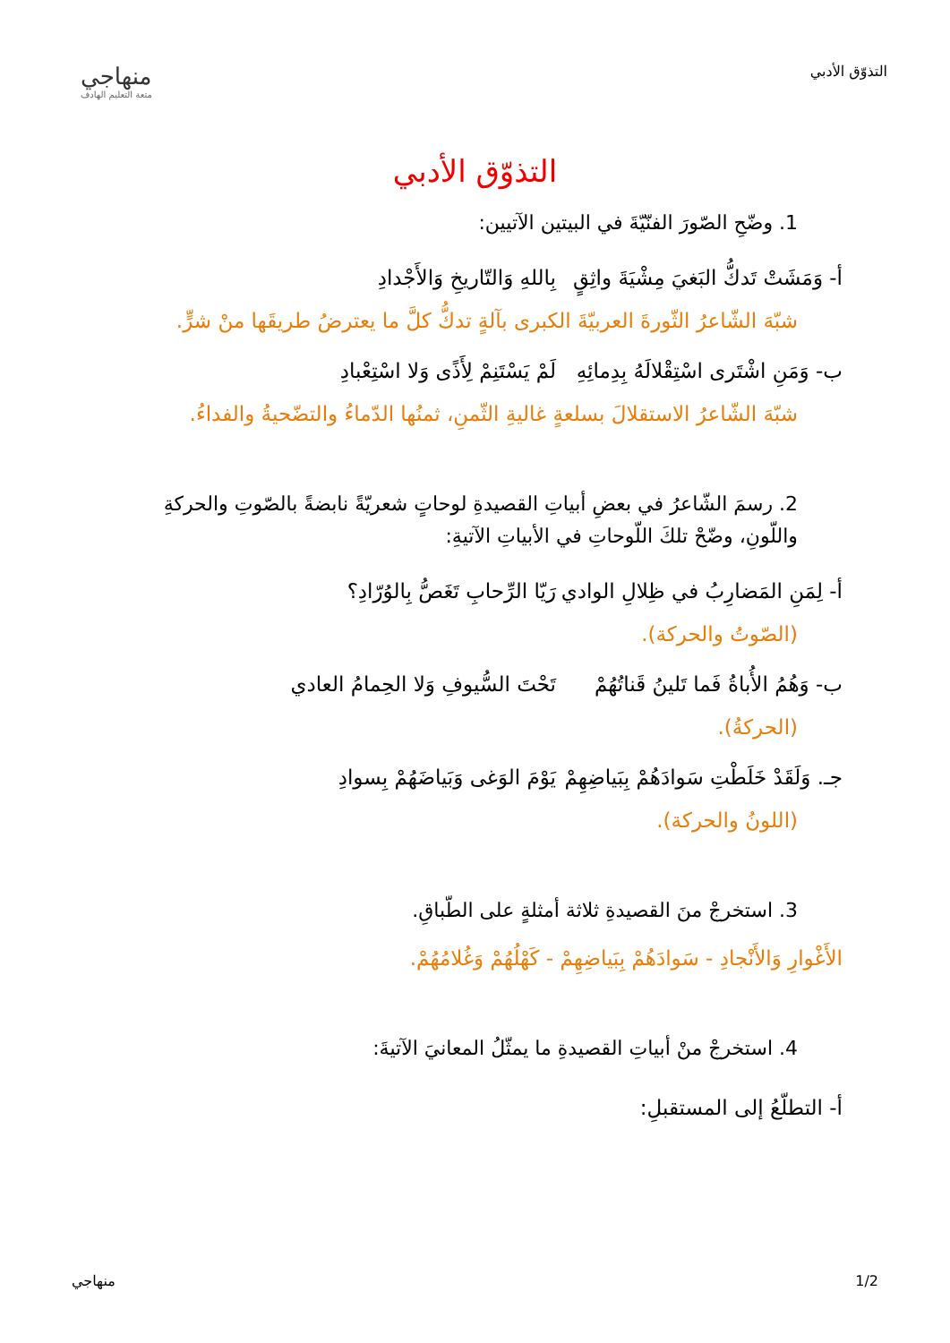التذوّق الأدبي
منهاجي
متعة التعليم الهادف
التذوّق الأدبي
1. وضّحِ الصّورَ الفنّيّةَ في البيتين الآتيين:
أ- وَمَشَتْ تَدكُّ البَغيَ مِشْيَةَ واثِقٍ بِاللهِ وَالتّاريخِ وَالأَجْدادِ
شبّهَ الشّاعرُ الثّورةَ العربيّةَ الكبرى بآلةٍ تدكُّ كلَّ ما يعترضُ طريقَها منْ شرٍّ.
ب- وَمَنِ اشْتَرى اسْتِقْلالَهُ بِدِمائِهِ لَمْ يَسْتَنِمْ لِأَذًى وَلا اسْتِعْبادِ
شبّهَ الشّاعرُ الاستقلالَ بسلعةٍ غاليةِ الثّمنِ، ثمنُها الدّماءُ والتضّحيةُ والفداءُ.
2. رسمَ الشّاعرُ في بعضِ أبياتِ القصيدةِ لوحاتٍ شعريّةً نابضةً بالصّوتِ والحركةِ واللّونِ، وضّحْ تلكَ اللّوحاتِ في الأبياتِ الآتيةِ:
أ- لِمَنِ المَضارِبُ في ظِلالِ الوادي رَيّا الرِّحابِ تَغَصُّ بِالوُرّادِ؟
(الصّوتُ والحركة).
ب- وَهُمُ الأُباةُ فَما تَلينُ قَناتُهُمْ تَحْتَ السُّيوفِ وَلا الحِمامُ العادي
(الحركةُ).
جـ. وَلَقَدْ خَلَطْتِ سَوادَهُمْ بِبَياضِهِمْ يَوْمَ الوَغى وَبَياضَهُمْ بِسوادِ
(اللونُ والحركة).
3. استخرجْ منَ القصيدةِ ثلاثة أمثلةٍ على الطّباقِ.
الأَغْوارِ وَالأَنْجادِ - سَوادَهُمْ بِبَياضِهِمْ - كَهْلُهُمْ وَغُلامُهُمْ.
4. استخرجْ منْ أبياتِ القصيدةِ ما يمثّلُ المعانيَ الآتيةَ:
أ- التطلّعُ إلى المستقبلِ:
1/2 منهاجي